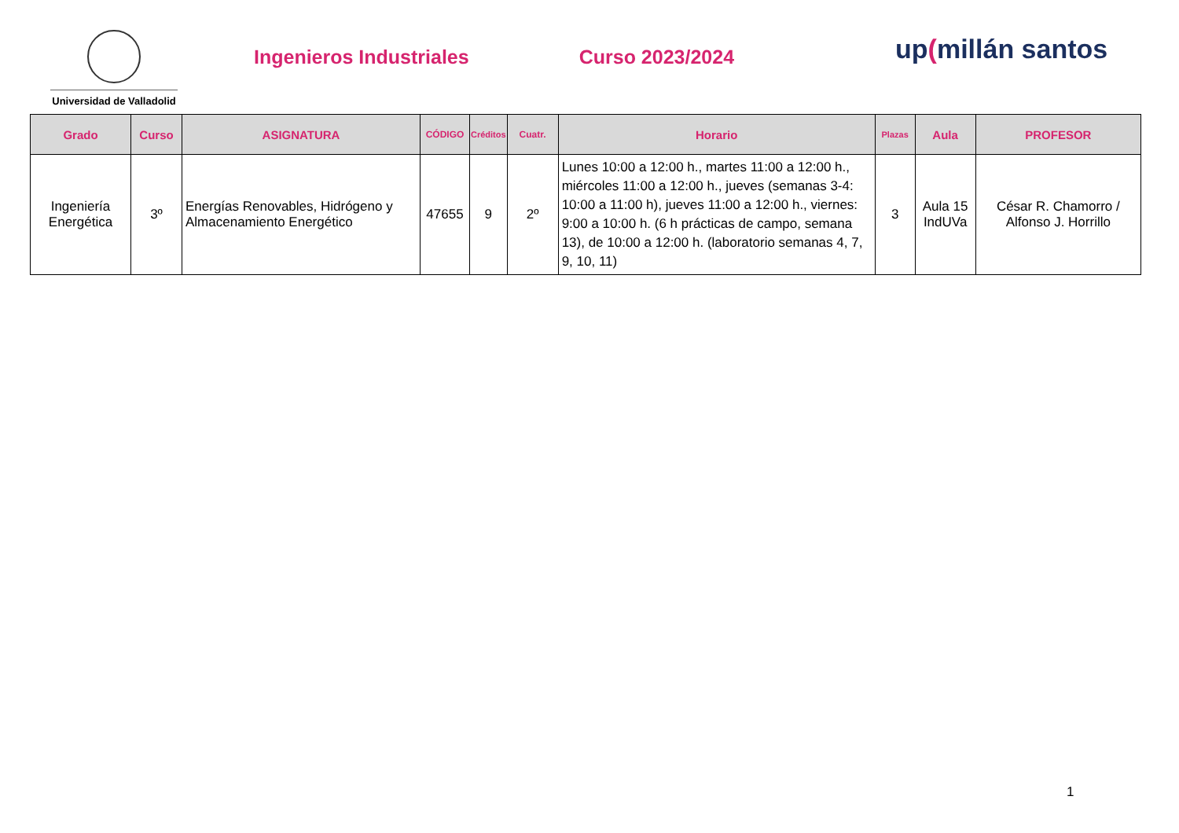Universidad de Valladolid
Ingenieros Industriales Curso 2023/2024
up(millán santos
| Grado | Curso | ASIGNATURA | CÓDIGO | Créditos | Cuatr. | Horario | Plazas | Aula | PROFESOR |
| --- | --- | --- | --- | --- | --- | --- | --- | --- | --- |
| Ingeniería Energética | 3º | Energías Renovables, Hidrógeno y Almacenamiento Energético | 47655 | 9 | 2º | Lunes 10:00 a 12:00 h., martes 11:00 a 12:00 h., miércoles 11:00 a 12:00 h., jueves (semanas 3-4: 10:00 a 11:00 h), jueves 11:00 a 12:00 h., viernes: 9:00 a 10:00 h. (6 h prácticas de campo, semana 13), de 10:00 a 12:00 h. (laboratorio semanas 4, 7, 9, 10, 11) | 3 | Aula 15 IndUVa | César R. Chamorro / Alfonso J. Horrillo |
1